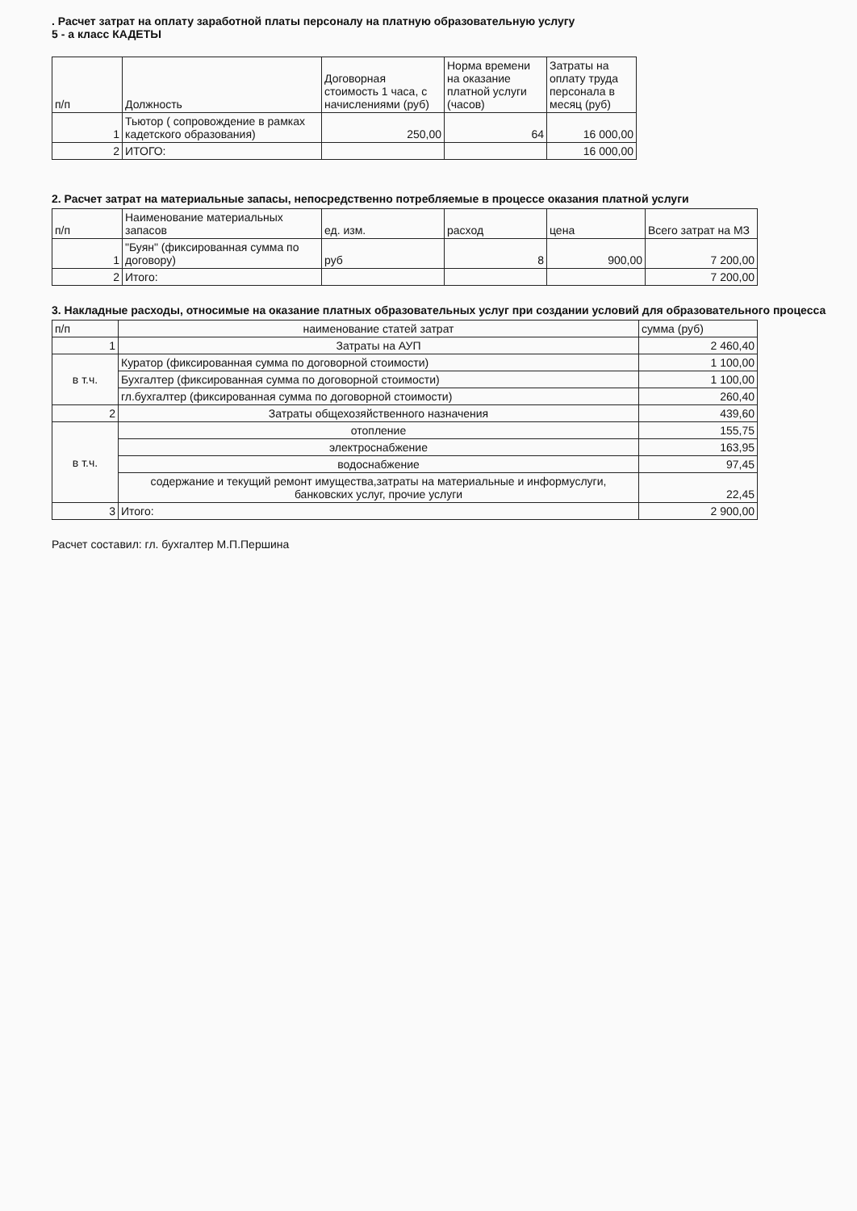. Расчет затрат на оплату заработной платы персоналу на платную образовательную услугу
5 - а класс КАДЕТЫ
| п/п | Должность | Договорная стоимость 1 часа, с начислениями (руб) | Норма времени на оказание платной услуги (часов) | Затраты на оплату труда персонала в месяц (руб) |
| --- | --- | --- | --- | --- |
| 1 | Тьютор ( сопровождение в рамках кадетского образования) | 250,00 | 64 | 16 000,00 |
| 2 | ИТОГО: | | | 16 000,00 |
2. Расчет затрат на материальные запасы, непосредственно потребляемые в процессе оказания платной услуги
| п/п | Наименование материальных запасов | ед. изм. | расход | цена | Всего затрат на МЗ |
| --- | --- | --- | --- | --- | --- |
| 1 | "Буян" (фиксированная сумма по договору) | руб | 8 | 900,00 | 7 200,00 |
| 2 | Итого: | | | | 7 200,00 |
3. Накладные расходы, относимые на оказание платных образовательных услуг при создании условий для образовательного процесса
| п/п | наименование статей затрат | сумма (руб) |
| --- | --- | --- |
| 1 | Затраты на АУП | 2 460,40 |
| в т.ч. | Куратор (фиксированная сумма по договорной стоимости) | 1 100,00 |
| | Бухгалтер (фиксированная сумма по договорной стоимости) | 1 100,00 |
| | гл.бухгалтер (фиксированная сумма по договорной стоимости) | 260,40 |
| 2 | Затраты общехозяйственного назначения | 439,60 |
| в т.ч. | отопление | 155,75 |
| | электроснабжение | 163,95 |
| | водоснабжение | 97,45 |
| | содержание и текущий ремонт имущества,затраты на материальные и информуслуги, банковских услуг, прочие услуги | 22,45 |
| 3 | Итого: | 2 900,00 |
Расчет составил: гл. бухгалтер М.П.Першина